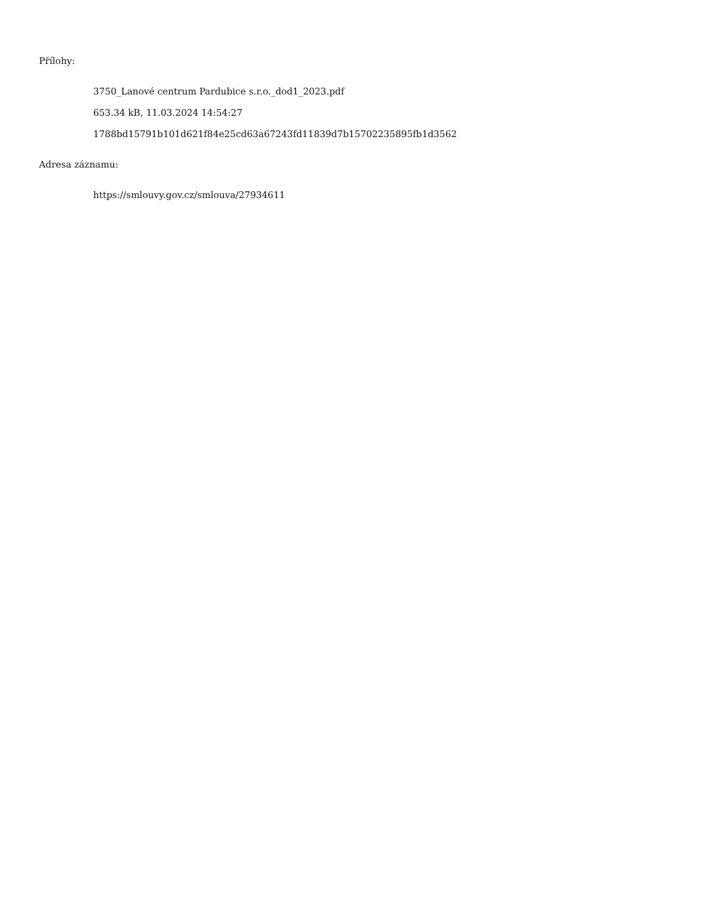Přílohy:
3750_Lanové centrum Pardubice s.r.o._dod1_2023.pdf
653.34 kB, 11.03.2024 14:54:27
1788bd15791b101d621f84e25cd63a67243fd11839d7b15702235895fb1d3562
Adresa záznamu:
https://smlouvy.gov.cz/smlouva/27934611